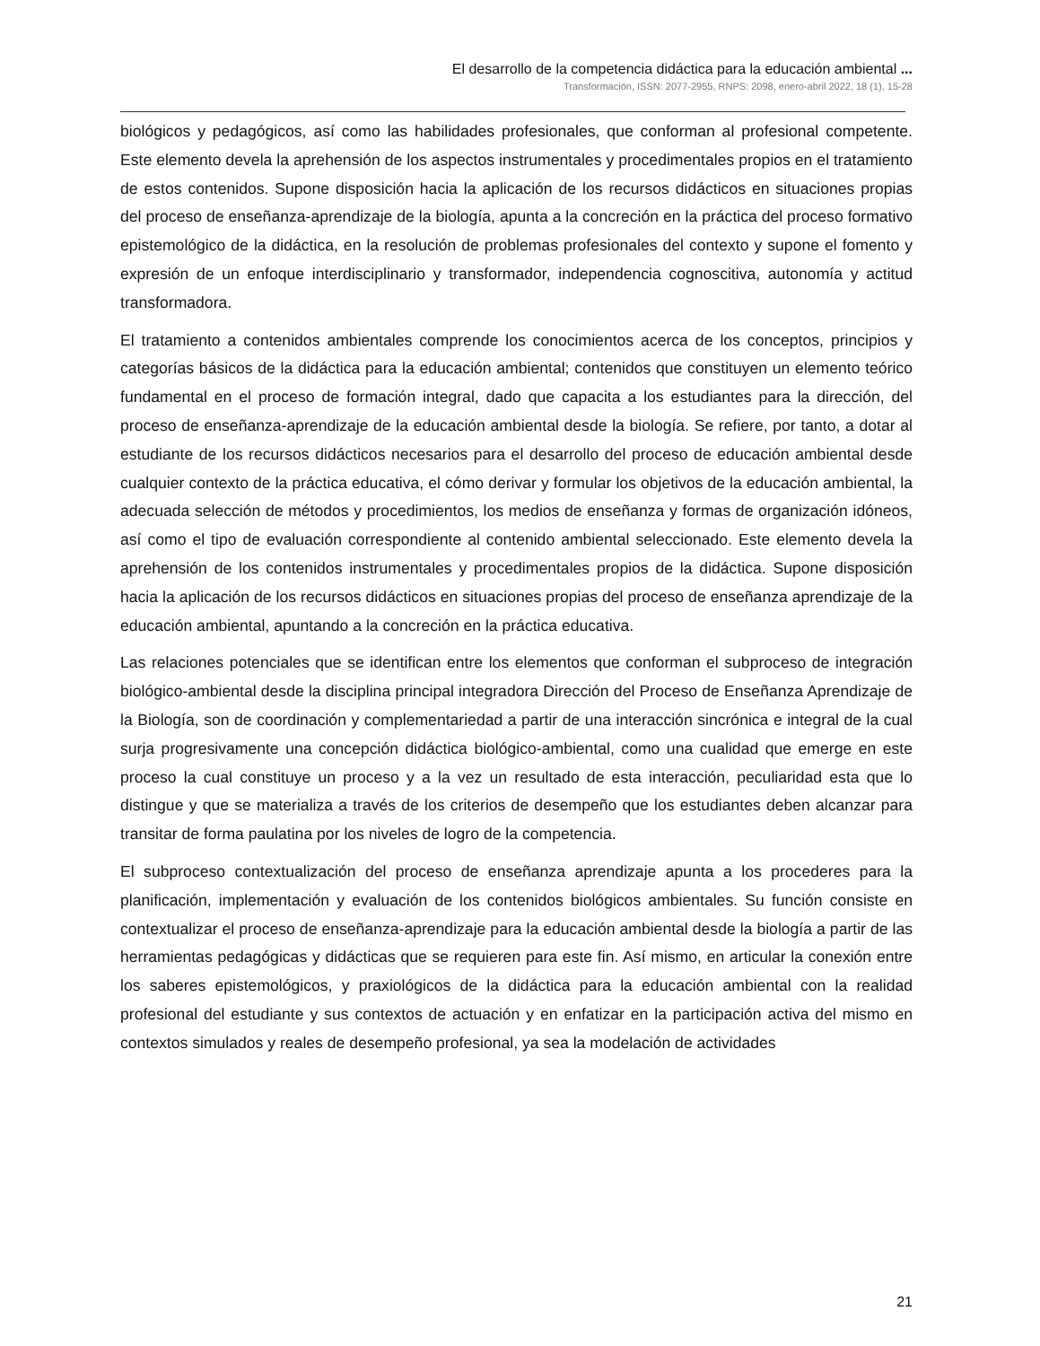El desarrollo de la competencia didáctica para la educación ambiental ...
Transformación, ISSN: 2077-2955, RNPS: 2098, enero-abril 2022, 18 (1), 15-28
biológicos y pedagógicos, así como las habilidades profesionales, que conforman al profesional competente. Este elemento devela la aprehensión de los aspectos instrumentales y procedimentales propios en el tratamiento de estos contenidos. Supone disposición hacia la aplicación de los recursos didácticos en situaciones propias del proceso de enseñanza-aprendizaje de la biología, apunta a la concreción en la práctica del proceso formativo epistemológico de la didáctica, en la resolución de problemas profesionales del contexto y supone el fomento y expresión de un enfoque interdisciplinario y transformador, independencia cognoscitiva, autonomía y actitud transformadora.
El tratamiento a contenidos ambientales comprende los conocimientos acerca de los conceptos, principios y categorías básicos de la didáctica para la educación ambiental; contenidos que constituyen un elemento teórico fundamental en el proceso de formación integral, dado que capacita a los estudiantes para la dirección, del proceso de enseñanza-aprendizaje de la educación ambiental desde la biología. Se refiere, por tanto, a dotar al estudiante de los recursos didácticos necesarios para el desarrollo del proceso de educación ambiental desde cualquier contexto de la práctica educativa, el cómo derivar y formular los objetivos de la educación ambiental, la adecuada selección de métodos y procedimientos, los medios de enseñanza y formas de organización idóneos, así como el tipo de evaluación correspondiente al contenido ambiental seleccionado. Este elemento devela la aprehensión de los contenidos instrumentales y procedimentales propios de la didáctica. Supone disposición hacia la aplicación de los recursos didácticos en situaciones propias del proceso de enseñanza aprendizaje de la educación ambiental, apuntando a la concreción en la práctica educativa.
Las relaciones potenciales que se identifican entre los elementos que conforman el subproceso de integración biológico-ambiental desde la disciplina principal integradora Dirección del Proceso de Enseñanza Aprendizaje de la Biología, son de coordinación y complementariedad a partir de una interacción sincrónica e integral de la cual surja progresivamente una concepción didáctica biológico-ambiental, como una cualidad que emerge en este proceso la cual constituye un proceso y a la vez un resultado de esta interacción, peculiaridad esta que lo distingue y que se materializa a través de los criterios de desempeño que los estudiantes deben alcanzar para transitar de forma paulatina por los niveles de logro de la competencia.
El subproceso contextualización del proceso de enseñanza aprendizaje apunta a los procederes para la planificación, implementación y evaluación de los contenidos biológicos ambientales. Su función consiste en contextualizar el proceso de enseñanza-aprendizaje para la educación ambiental desde la biología a partir de las herramientas pedagógicas y didácticas que se requieren para este fin. Así mismo, en articular la conexión entre los saberes epistemológicos, y praxiológicos de la didáctica para la educación ambiental con la realidad profesional del estudiante y sus contextos de actuación y en enfatizar en la participación activa del mismo en contextos simulados y reales de desempeño profesional, ya sea la modelación de actividades
21